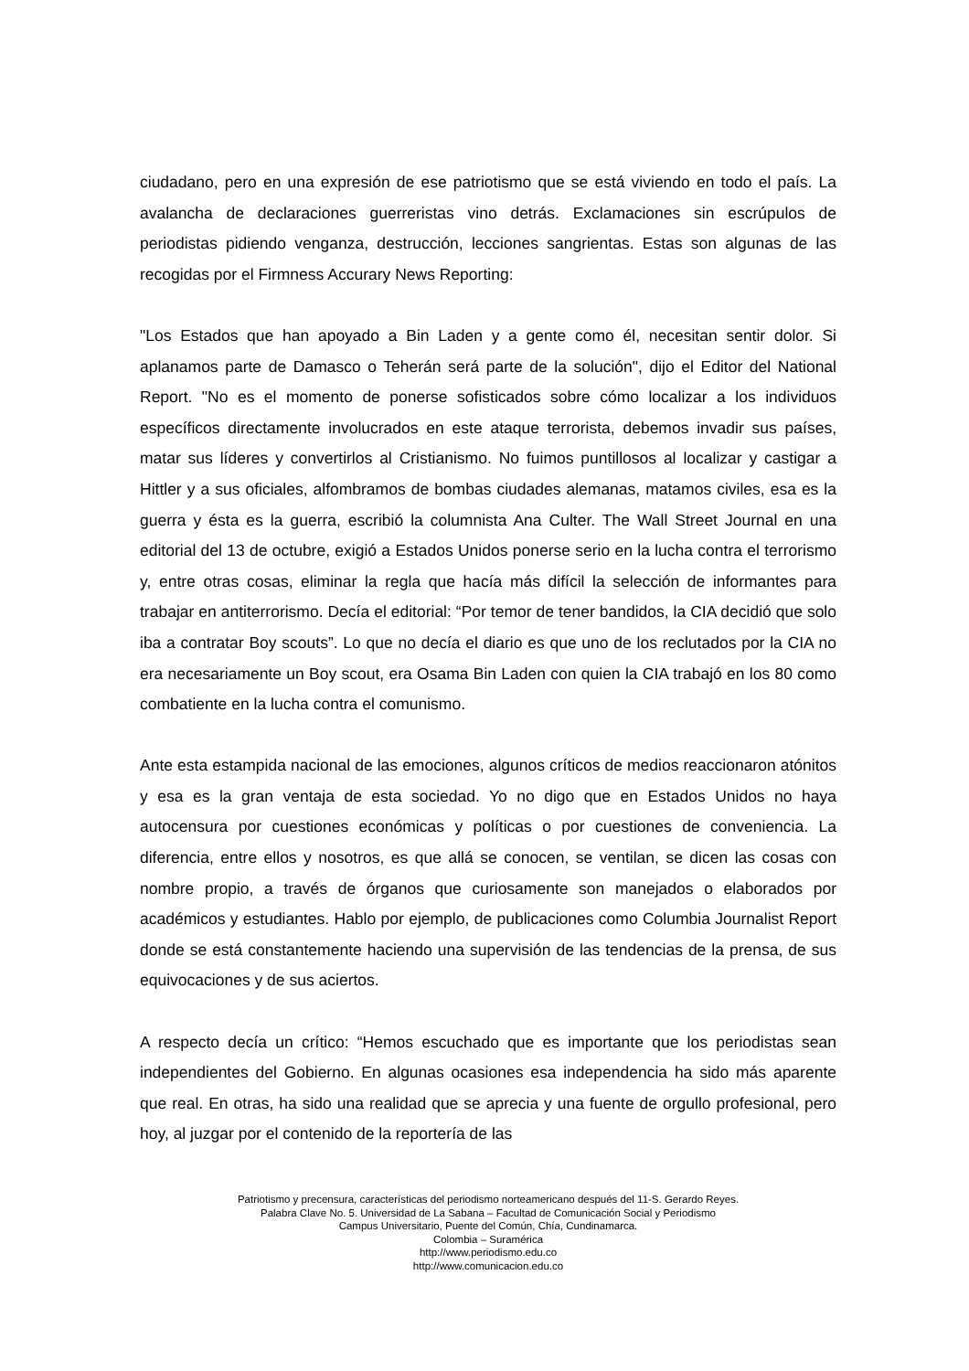ciudadano, pero en una expresión de ese patriotismo que se está viviendo en todo el país. La avalancha de declaraciones guerreristas vino detrás. Exclamaciones sin escrúpulos de periodistas pidiendo venganza, destrucción, lecciones sangrientas. Estas son algunas de las recogidas por el Firmness Accurary News Reporting:
"Los Estados que han apoyado a Bin Laden y a gente como él, necesitan sentir dolor. Si aplanamos parte de Damasco o Teherán será parte de la solución", dijo el Editor del National Report. "No es el momento de ponerse sofisticados sobre cómo localizar a los individuos específicos directamente involucrados en este ataque terrorista, debemos invadir sus países, matar sus líderes y convertirlos al Cristianismo. No fuimos puntillosos al localizar y castigar a Hittler y a sus oficiales, alfombramos de bombas ciudades alemanas, matamos civiles, esa es la guerra y ésta es la guerra, escribió la columnista Ana Culter. The Wall Street Journal en una editorial del 13 de octubre, exigió a Estados Unidos ponerse serio en la lucha contra el terrorismo y, entre otras cosas, eliminar la regla que hacía más difícil la selección de informantes para trabajar en antiterrorismo. Decía el editorial: “Por temor de tener bandidos, la CIA decidió que solo iba a contratar Boy scouts”. Lo que no decía el diario es que uno de los reclutados por la CIA no era necesariamente un Boy scout, era Osama Bin Laden con quien la CIA trabajó en los 80 como combatiente en la lucha contra el comunismo.
Ante esta estampida nacional de las emociones, algunos críticos de medios reaccionaron atónitos y esa es la gran ventaja de esta sociedad. Yo no digo que en Estados Unidos no haya autocensura por cuestiones económicas y políticas o por cuestiones de conveniencia. La diferencia, entre ellos y nosotros, es que allá se conocen, se ventilan, se dicen las cosas con nombre propio, a través de órganos que curiosamente son manejados o elaborados por académicos y estudiantes. Hablo por ejemplo, de publicaciones como Columbia Journalist Report donde se está constantemente haciendo una supervisión de las tendencias de la prensa, de sus equivocaciones y de sus aciertos.
A respecto decía un crítico: “Hemos escuchado que es importante que los periodistas sean independientes del Gobierno. En algunas ocasiones esa independencia ha sido más aparente que real. En otras, ha sido una realidad que se aprecia y una fuente de orgullo profesional, pero hoy, al juzgar por el contenido de la reportería de las
Patriotismo y precensura, características del periodismo norteamericano después del 11-S. Gerardo Reyes.
Palabra Clave No. 5. Universidad de La Sabana – Facultad de Comunicación Social y Periodismo
Campus Universitario, Puente del Común, Chía, Cundinamarca.
Colombia – Suramérica
http://www.periodismo.edu.co
http://www.comunicacion.edu.co